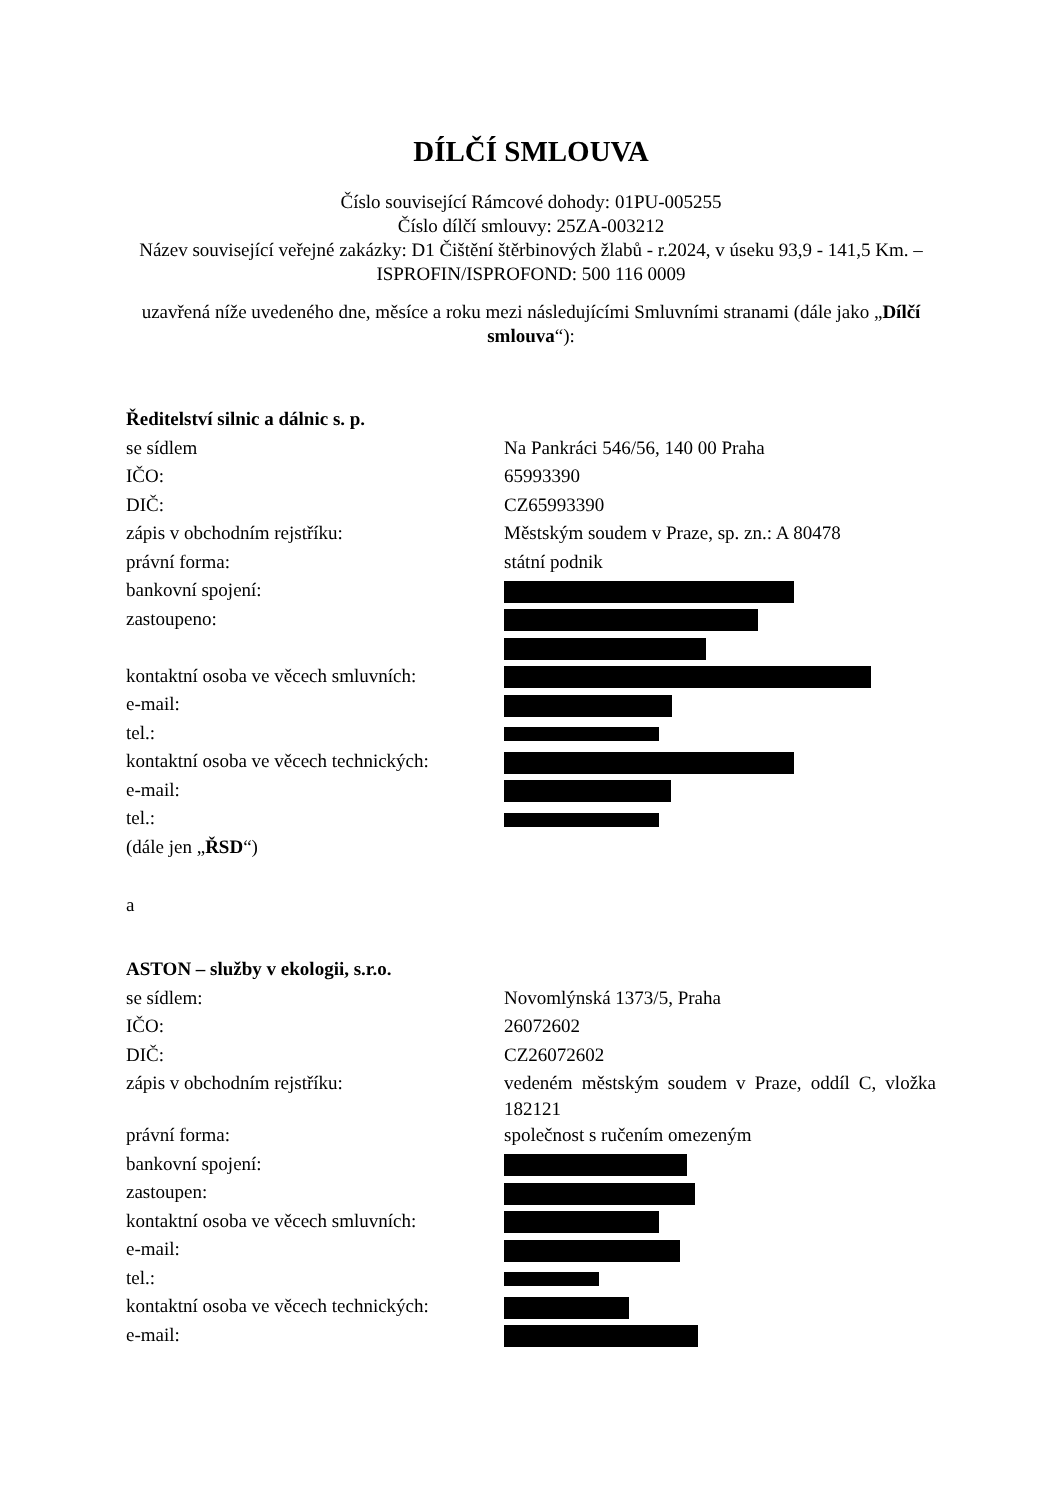DÍLČÍ SMLOUVA
Číslo související Rámcové dohody: 01PU-005255
Číslo dílčí smlouvy: 25ZA-003212
Název související veřejné zakázky: D1 Čištění štěrbinových žlabů - r.2024, v úseku 93,9 - 141,5 Km. –
ISPROFIN/ISPROFOND: 500 116 0009
uzavřená níže uvedeného dne, měsíce a roku mezi následujícími Smluvními stranami (dále jako „Dílčí smlouva“):
| Ředitelství silnic a dálnic s. p. | |
| se sídlem | Na Pankráci 546/56, 140 00 Praha |
| IČO: | 65993390 |
| DIČ: | CZ65993390 |
| zápis v obchodním rejstříku: | Městským soudem v Praze, sp. zn.: A 80478 |
| právní forma: | státní podnik |
| bankovní spojení: | |
| zastoupeno: | |
| kontaktní osoba ve věcech smluvních: | |
| e-mail: | |
| tel.: | |
| kontaktní osoba ve věcech technických: | |
| e-mail: | |
| tel.: | |
| (dále jen „ ŘSD “) | |
a
| ASTON – služby v ekologii, s.r.o. | |
| se sídlem: | Novomlýnská 1373/5, Praha |
| IČO: | 26072602 |
| DIČ: | CZ26072602 |
| zápis v obchodním rejstříku: | vedeném městským soudem v Praze, oddíl C, vložka 182121 |
| právní forma: | společnost s ručením omezeným |
| bankovní spojení: | |
| zastoupen: | |
| kontaktní osoba ve věcech smluvních: | |
| e-mail: | |
| tel.: | |
| kontaktní osoba ve věcech technických: | |
| e-mail: | |